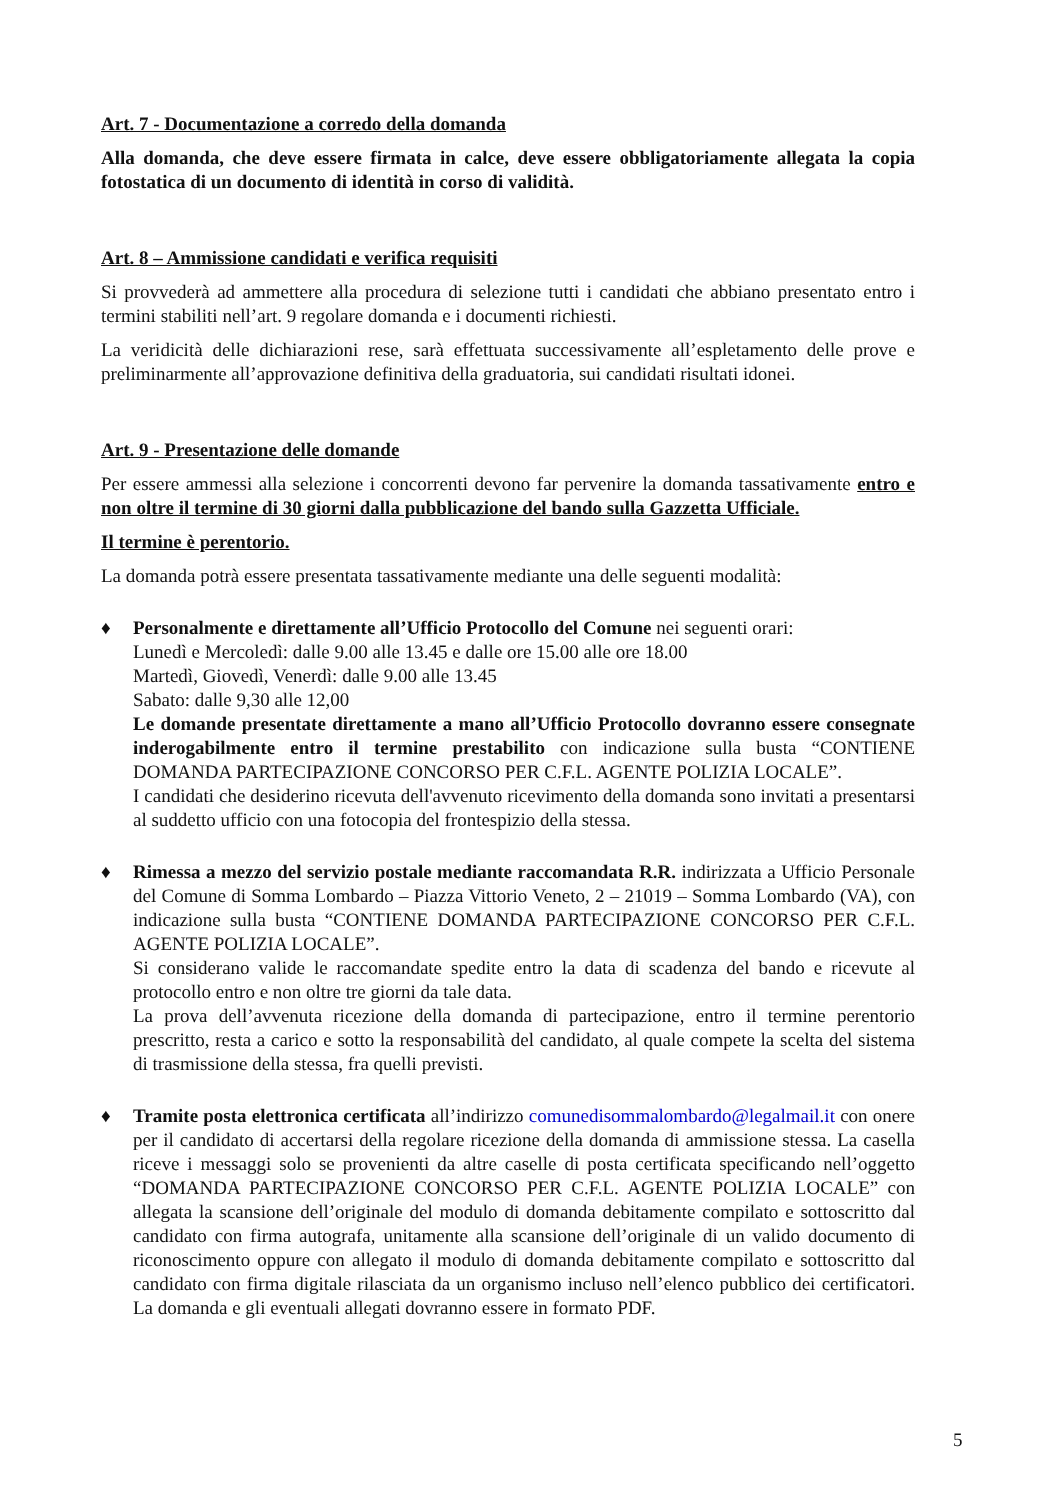Art. 7 - Documentazione a corredo della domanda
Alla domanda, che deve essere firmata in calce, deve essere obbligatoriamente allegata la copia fotostatica di un documento di identità in corso di validità.
Art. 8 – Ammissione candidati e verifica requisiti
Si provvederà ad ammettere alla procedura di selezione tutti i candidati che abbiano presentato entro i termini stabiliti nell’art. 9 regolare domanda e i documenti richiesti.
La veridicità delle dichiarazioni rese, sarà effettuata successivamente all’espletamento delle prove e preliminarmente all’approvazione definitiva della graduatoria, sui candidati risultati idonei.
Art. 9 - Presentazione delle domande
Per essere ammessi alla selezione i concorrenti devono far pervenire la domanda tassativamente entro e non oltre il termine di 30 giorni dalla pubblicazione del bando sulla Gazzetta Ufficiale.
Il termine è perentorio.
La domanda potrà essere presentata tassativamente mediante una delle seguenti modalità:
♦ Personalmente e direttamente all’Ufficio Protocollo del Comune nei seguenti orari:
Lunedì e Mercoledì: dalle 9.00 alle 13.45 e dalle ore 15.00 alle ore 18.00
Martedì, Giovedì, Venerdì: dalle 9.00 alle 13.45
Sabato: dalle 9,30 alle 12,00
Le domande presentate direttamente a mano all’Ufficio Protocollo dovranno essere consegnate inderogabilmente entro il termine prestabilito con indicazione sulla busta “CONTIENE DOMANDA PARTECIPAZIONE CONCORSO PER C.F.L. AGENTE POLIZIA LOCALE”.
I candidati che desiderino ricevuta dell'avvenuto ricevimento della domanda sono invitati a presentarsi al suddetto ufficio con una fotocopia del frontespizio della stessa.
♦ Rimessa a mezzo del servizio postale mediante raccomandata R.R. indirizzata a Ufficio Personale del Comune di Somma Lombardo – Piazza Vittorio Veneto, 2 – 21019 – Somma Lombardo (VA), con indicazione sulla busta “CONTIENE DOMANDA PARTECIPAZIONE CONCORSO PER C.F.L. AGENTE POLIZIA LOCALE”.
Si considerano valide le raccomandate spedite entro la data di scadenza del bando e ricevute al protocollo entro e non oltre tre giorni da tale data.
La prova dell’avvenuta ricezione della domanda di partecipazione, entro il termine perentorio prescritto, resta a carico e sotto la responsabilità del candidato, al quale compete la scelta del sistema di trasmissione della stessa, fra quelli previsti.
♦ Tramite posta elettronica certificata all’indirizzo comunedisommalombardo@legalmail.it con onere per il candidato di accertarsi della regolare ricezione della domanda di ammissione stessa. La casella riceve i messaggi solo se provenienti da altre caselle di posta certificata specificando nell’oggetto “DOMANDA PARTECIPAZIONE CONCORSO PER C.F.L. AGENTE POLIZIA LOCALE” con allegata la scansione dell’originale del modulo di domanda debitamente compilato e sottoscritto dal candidato con firma autografa, unitamente alla scansione dell’originale di un valido documento di riconoscimento oppure con allegato il modulo di domanda debitamente compilato e sottoscritto dal candidato con firma digitale rilasciata da un organismo incluso nell’elenco pubblico dei certificatori. La domanda e gli eventuali allegati dovranno essere in formato PDF.
5